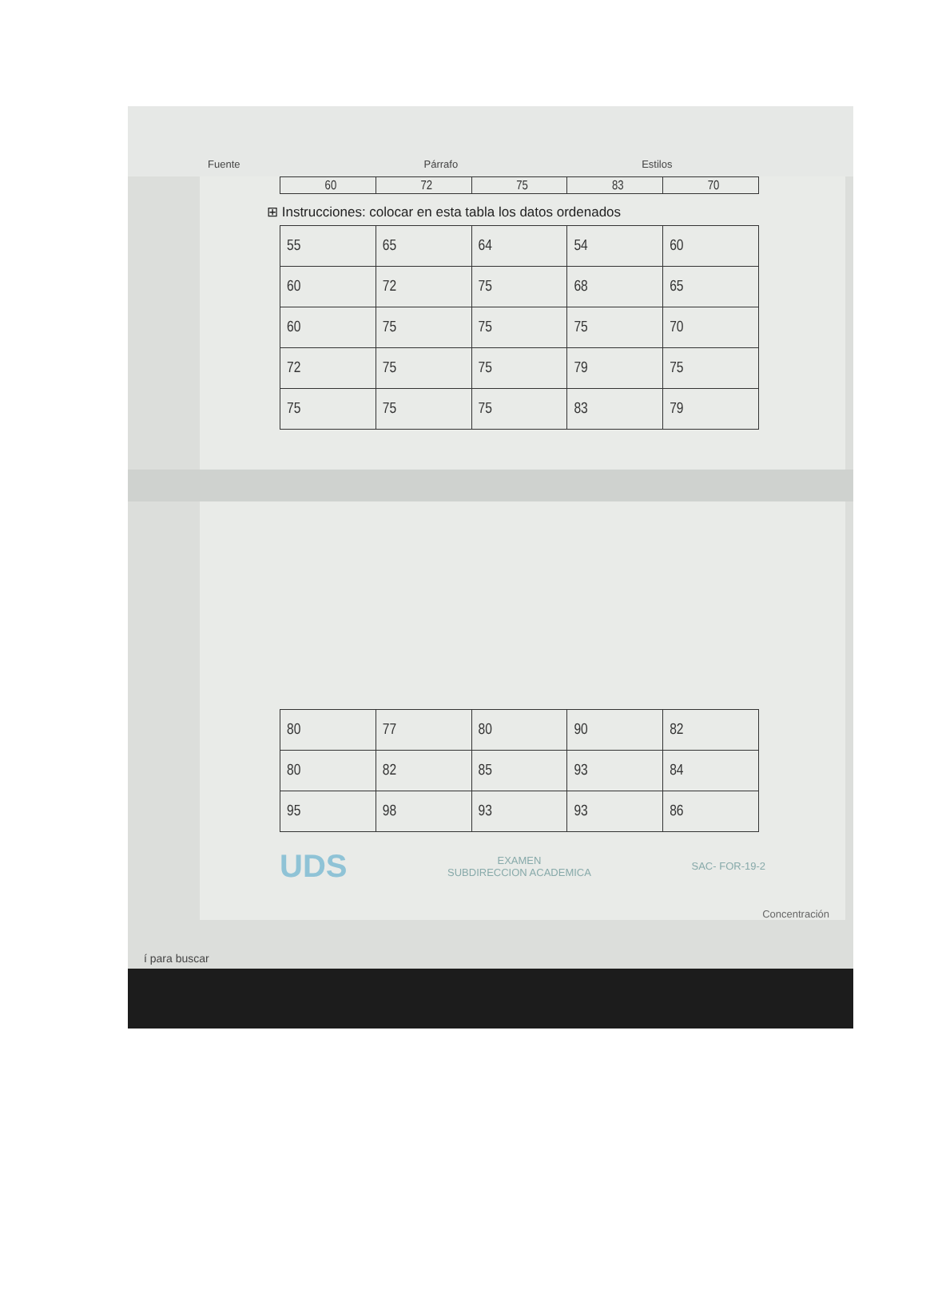Fuente Párrafo Estilos
| 60 | 72 | 75 | 83 | 70 |
⊞ Instrucciones: colocar en esta tabla los datos ordenados
| 55 | 65 | 64 | 54 | 60 |
| 60 | 72 | 75 | 68 | 65 |
| 60 | 75 | 75 | 75 | 70 |
| 72 | 75 | 75 | 79 | 75 |
| 75 | 75 | 75 | 83 | 79 |
| 80 | 77 | 80 | 90 | 82 |
| 80 | 82 | 85 | 93 | 84 |
| 95 | 98 | 93 | 93 | 86 |
UDS EXAMEN
SUBDIRECCION ACADEMICA SAC- FOR-19-2
Concentración
í para buscar